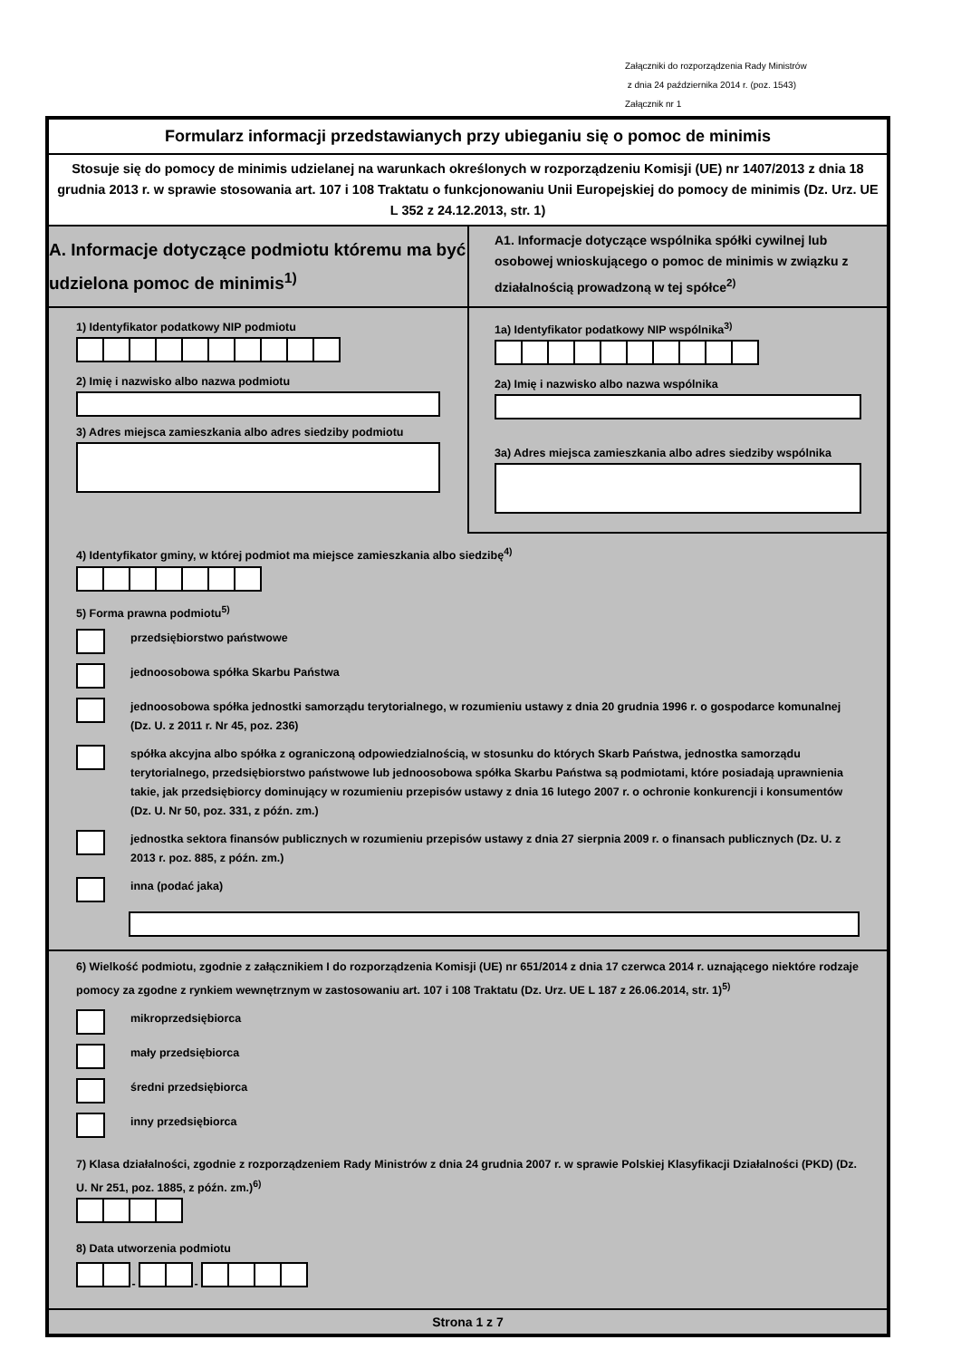Załączniki do rozporządzenia Rady Ministrów
z dnia 24 października 2014 r. (poz. 1543)
Załącznik nr 1
Formularz informacji przedstawianych przy ubieganiu się o pomoc de minimis
Stosuje się do pomocy de minimis udzielanej na warunkach określonych w rozporządzeniu Komisji (UE) nr 1407/2013 z dnia 18 grudnia 2013 r. w sprawie stosowania art. 107 i 108 Traktatu o funkcjonowaniu Unii Europejskiej do pomocy de minimis (Dz. Urz. UE L 352 z 24.12.2013, str. 1)
A. Informacje dotyczące podmiotu któremu ma być udzielona pomoc de minimis<sup>1)</sup>
A1. Informacje dotyczące wspólnika spółki cywilnej lub osobowej wnioskującego o pomoc de minimis w związku z działalnością prowadzoną w tej spółce<sup>2)</sup>
1) Identyfikator podatkowy NIP podmiotu
2) Imię i nazwisko albo nazwa podmiotu
3) Adres miejsca zamieszkania albo adres siedziby podmiotu
1a) Identyfikator podatkowy NIP wspólnika<sup>3)</sup>
2a) Imię i nazwisko albo nazwa wspólnika
3a) Adres miejsca zamieszkania albo adres siedziby wspólnika
4) Identyfikator gminy, w której podmiot ma miejsce zamieszkania albo siedzibę<sup>4)</sup>
5) Forma prawna podmiotu<sup>5)</sup>
przedsiębiorstwo państwowe
jednoosobowa spółka Skarbu Państwa
jednoosobowa spółka jednostki samorządu terytorialnego, w rozumieniu ustawy z dnia 20 grudnia 1996 r. o gospodarce komunalnej (Dz. U. z 2011 r. Nr 45, poz. 236)
spółka akcyjna albo spółka z ograniczoną odpowiedzialnością, w stosunku do których Skarb Państwa, jednostka samorządu terytorialnego, przedsiębiorstwo państwowe lub jednoosobowa spółka Skarbu Państwa są podmiotami, które posiadają uprawnienia takie, jak przedsiębiorcy dominujący w rozumieniu przepisów ustawy z dnia 16 lutego 2007 r. o ochronie konkurencji i konsumentów (Dz. U. Nr 50, poz. 331, z późn. zm.)
jednostka sektora finansów publicznych w rozumieniu przepisów ustawy z dnia 27 sierpnia 2009 r. o finansach publicznych (Dz. U. z 2013 r. poz. 885, z późn. zm.)
inna (podać jaka)
6) Wielkość podmiotu, zgodnie z załącznikiem I do rozporządzenia Komisji (UE) nr 651/2014 z dnia 17 czerwca 2014 r. uznającego niektóre rodzaje pomocy za zgodne z rynkiem wewnętrznym w zastosowaniu art. 107 i 108 Traktatu (Dz. Urz. UE L 187 z 26.06.2014, str. 1)<sup>5)</sup>
mikroprzedsiębiorca
mały przedsiębiorca
średni przedsiębiorca
inny przedsiębiorca
7) Klasa działalności, zgodnie z rozporządzeniem Rady Ministrów z dnia 24 grudnia 2007 r. w sprawie Polskiej Klasyfikacji Działalności (PKD) (Dz. U. Nr 251, poz. 1885, z późn. zm.)<sup>6)</sup>
8) Data utworzenia podmiotu
-
-
Strona 1 z 7